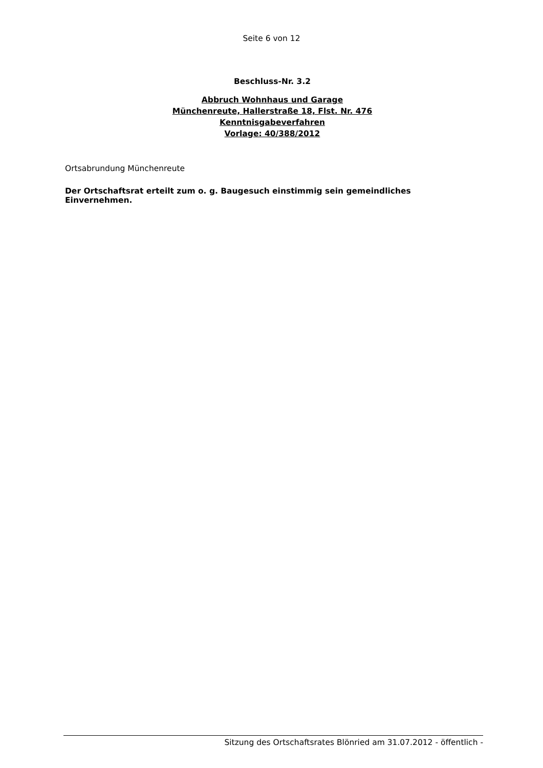Seite 6 von 12
Beschluss-Nr. 3.2
Abbruch Wohnhaus und Garage
Münchenreute, Hallerstraße 18, Flst. Nr. 476
Kenntnisgabeverfahren
Vorlage: 40/388/2012
Ortsabrundung Münchenreute
Der Ortschaftsrat erteilt zum o. g. Baugesuch einstimmig sein gemeindliches Einvernehmen.
Sitzung des Ortschaftsrates Blönried am 31.07.2012 - öffentlich -